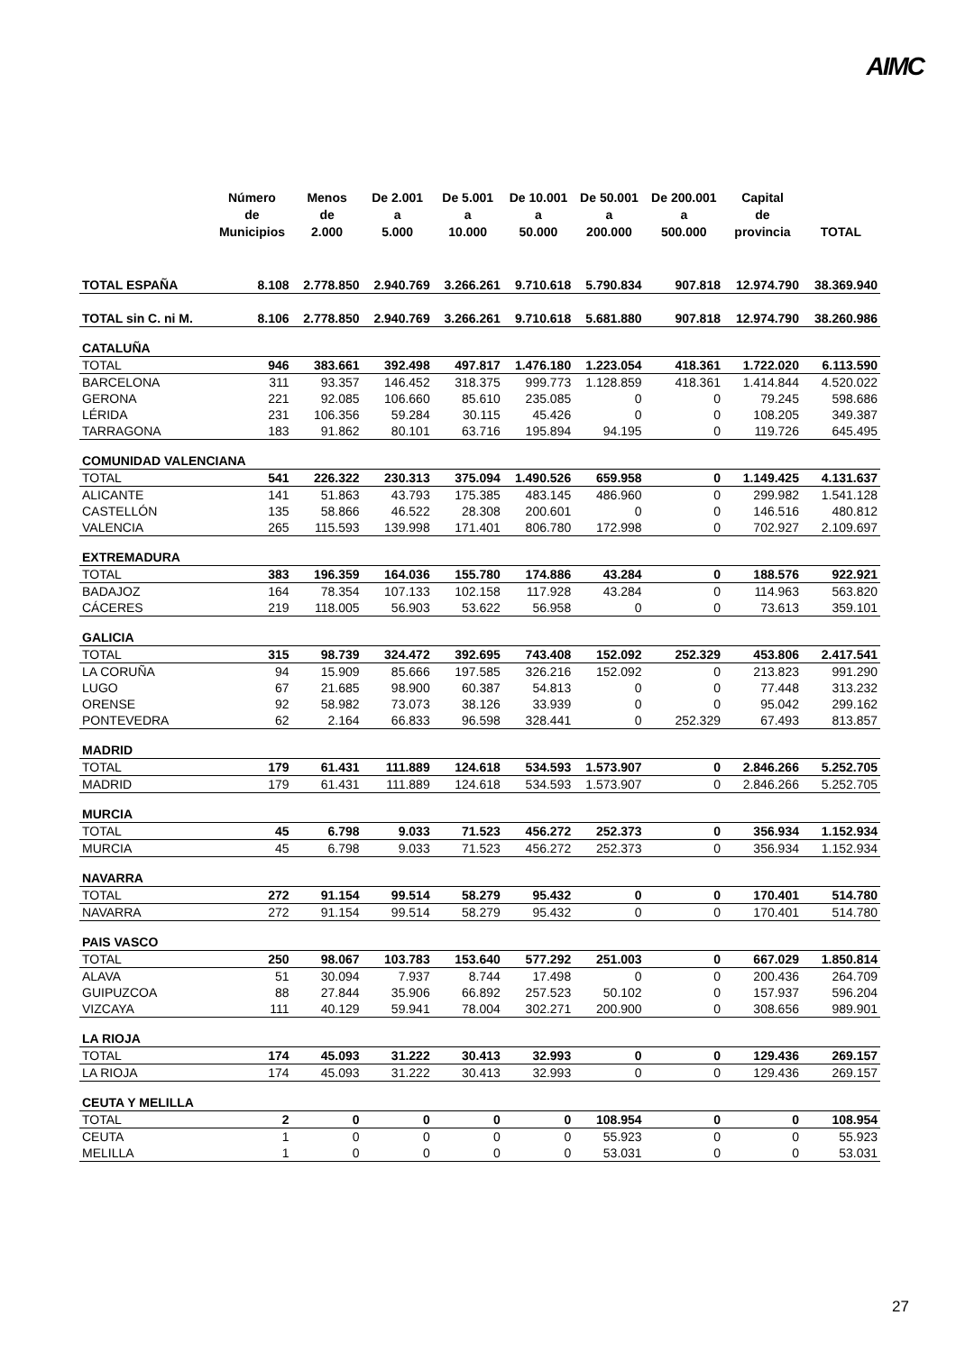AIMC
| | Número de Municipios | Menos de 2.000 | De 2.001 a 5.000 | De 5.001 a 10.000 | De 10.001 a 50.000 | De 50.001 a 200.000 | De 200.001 a 500.000 | Capital de provincia | TOTAL |
| --- | --- | --- | --- | --- | --- | --- | --- | --- | --- |
| TOTAL ESPAÑA | 8.108 | 2.778.850 | 2.940.769 | 3.266.261 | 9.710.618 | 5.790.834 | 907.818 | 12.974.790 | 38.369.940 |
| TOTAL sin C. ni M. | 8.106 | 2.778.850 | 2.940.769 | 3.266.261 | 9.710.618 | 5.681.880 | 907.818 | 12.974.790 | 38.260.986 |
| CATALUÑA | | | | | | | | | |
| TOTAL | 946 | 383.661 | 392.498 | 497.817 | 1.476.180 | 1.223.054 | 418.361 | 1.722.020 | 6.113.590 |
| BARCELONA | 311 | 93.357 | 146.452 | 318.375 | 999.773 | 1.128.859 | 418.361 | 1.414.844 | 4.520.022 |
| GERONA | 221 | 92.085 | 106.660 | 85.610 | 235.085 | 0 | 0 | 79.245 | 598.686 |
| LÉRIDA | 231 | 106.356 | 59.284 | 30.115 | 45.426 | 0 | 0 | 108.205 | 349.387 |
| TARRAGONA | 183 | 91.862 | 80.101 | 63.716 | 195.894 | 94.195 | 0 | 119.726 | 645.495 |
| COMUNIDAD VALENCIANA | | | | | | | | | |
| TOTAL | 541 | 226.322 | 230.313 | 375.094 | 1.490.526 | 659.958 | 0 | 1.149.425 | 4.131.637 |
| ALICANTE | 141 | 51.863 | 43.793 | 175.385 | 483.145 | 486.960 | 0 | 299.982 | 1.541.128 |
| CASTELLÓN | 135 | 58.866 | 46.522 | 28.308 | 200.601 | 0 | 0 | 146.516 | 480.812 |
| VALENCIA | 265 | 115.593 | 139.998 | 171.401 | 806.780 | 172.998 | 0 | 702.927 | 2.109.697 |
| EXTREMADURA | | | | | | | | | |
| TOTAL | 383 | 196.359 | 164.036 | 155.780 | 174.886 | 43.284 | 0 | 188.576 | 922.921 |
| BADAJOZ | 164 | 78.354 | 107.133 | 102.158 | 117.928 | 43.284 | 0 | 114.963 | 563.820 |
| CÁCERES | 219 | 118.005 | 56.903 | 53.622 | 56.958 | 0 | 0 | 73.613 | 359.101 |
| GALICIA | | | | | | | | | |
| TOTAL | 315 | 98.739 | 324.472 | 392.695 | 743.408 | 152.092 | 252.329 | 453.806 | 2.417.541 |
| LA CORUÑA | 94 | 15.909 | 85.666 | 197.585 | 326.216 | 152.092 | 0 | 213.823 | 991.290 |
| LUGO | 67 | 21.685 | 98.900 | 60.387 | 54.813 | 0 | 0 | 77.448 | 313.232 |
| ORENSE | 92 | 58.982 | 73.073 | 38.126 | 33.939 | 0 | 0 | 95.042 | 299.162 |
| PONTEVEDRA | 62 | 2.164 | 66.833 | 96.598 | 328.441 | 0 | 252.329 | 67.493 | 813.857 |
| MADRID | | | | | | | | | |
| TOTAL | 179 | 61.431 | 111.889 | 124.618 | 534.593 | 1.573.907 | 0 | 2.846.266 | 5.252.705 |
| MADRID | 179 | 61.431 | 111.889 | 124.618 | 534.593 | 1.573.907 | 0 | 2.846.266 | 5.252.705 |
| MURCIA | | | | | | | | | |
| TOTAL | 45 | 6.798 | 9.033 | 71.523 | 456.272 | 252.373 | 0 | 356.934 | 1.152.934 |
| MURCIA | 45 | 6.798 | 9.033 | 71.523 | 456.272 | 252.373 | 0 | 356.934 | 1.152.934 |
| NAVARRA | | | | | | | | | |
| TOTAL | 272 | 91.154 | 99.514 | 58.279 | 95.432 | 0 | 0 | 170.401 | 514.780 |
| NAVARRA | 272 | 91.154 | 99.514 | 58.279 | 95.432 | 0 | 0 | 170.401 | 514.780 |
| PAIS VASCO | | | | | | | | | |
| TOTAL | 250 | 98.067 | 103.783 | 153.640 | 577.292 | 251.003 | 0 | 667.029 | 1.850.814 |
| ALAVA | 51 | 30.094 | 7.937 | 8.744 | 17.498 | 0 | 0 | 200.436 | 264.709 |
| GUIPUZCOA | 88 | 27.844 | 35.906 | 66.892 | 257.523 | 50.102 | 0 | 157.937 | 596.204 |
| VIZCAYA | 111 | 40.129 | 59.941 | 78.004 | 302.271 | 200.900 | 0 | 308.656 | 989.901 |
| LA RIOJA | | | | | | | | | |
| TOTAL | 174 | 45.093 | 31.222 | 30.413 | 32.993 | 0 | 0 | 129.436 | 269.157 |
| LA RIOJA | 174 | 45.093 | 31.222 | 30.413 | 32.993 | 0 | 0 | 129.436 | 269.157 |
| CEUTA Y MELILLA | | | | | | | | | |
| TOTAL | 2 | 0 | 0 | 0 | 0 | 108.954 | 0 | 0 | 108.954 |
| CEUTA | 1 | 0 | 0 | 0 | 0 | 55.923 | 0 | 0 | 55.923 |
| MELILLA | 1 | 0 | 0 | 0 | 0 | 53.031 | 0 | 0 | 53.031 |
27